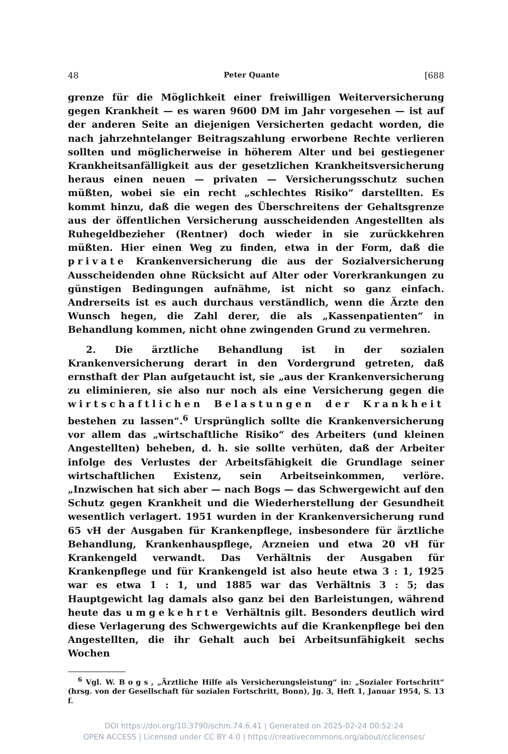48 Peter Quante [688
grenze für die Möglichkeit einer freiwilligen Weiterversicherung gegen Krankheit — es waren 9600 DM im Jahr vorgesehen — ist auf der anderen Seite an diejenigen Versicherten gedacht worden, die nach jahrzehntelanger Beitragszahlung erworbene Rechte verlieren sollten und möglicherweise in höherem Alter und bei gestiegener Krankheitsanfälligkeit aus der gesetzlichen Krankheitsversicherung heraus einen neuen — privaten — Versicherungsschutz suchen müßten, wobei sie ein recht „schlechtes Risiko“ darstellten. Es kommt hinzu, daß die wegen des Überschreitens der Gehaltsgrenze aus der öffentlichen Versicherung ausscheidenden Angestellten als Ruhegeldbezieher (Rentner) doch wieder in sie zurückkehren müßten. Hier einen Weg zu finden, etwa in der Form, daß die private Krankenversicherung die aus der Sozialversicherung Ausscheidenden ohne Rücksicht auf Alter oder Vorerkrankungen zu günstigen Bedingungen aufnähme, ist nicht so ganz einfach. Andrerseits ist es auch durchaus verständlich, wenn die Ärzte den Wunsch hegen, die Zahl derer, die als „Kassenpatienten“ in Behandlung kommen, nicht ohne zwingenden Grund zu vermehren.
2. Die ärztliche Behandlung ist in der sozialen Krankenversicherung derart in den Vordergrund getreten, daß ernsthaft der Plan aufgetaucht ist, sie „aus der Krankenversicherung zu eliminieren, sie also nur noch als eine Versicherung gegen die wirtschaftlichen Belastungen der Krankheit bestehen zu lassen“.<sup>6</sup> Ursprünglich sollte die Krankenversicherung vor allem das „wirtschaftliche Risiko“ des Arbeiters (und kleinen Angestellten) beheben, d. h. sie sollte verhüten, daß der Arbeiter infolge des Verlustes der Arbeitsfähigkeit die Grundlage seiner wirtschaftlichen Existenz, sein Arbeitseinkommen, verlöre. „Inzwischen hat sich aber — nach Bogs — das Schwergewicht auf den Schutz gegen Krankheit und die Wiederherstellung der Gesundheit wesentlich verlagert. 1951 wurden in der Krankenversicherung rund 65 vH der Ausgaben für Krankenpflege, insbesondere für ärztliche Behandlung, Krankenhauspflege, Arzneien und etwa 20 vH für Krankengeld verwandt. Das Verhältnis der Ausgaben für Krankenpflege und für Krankengeld ist also heute etwa 3 : 1, 1925 war es etwa 1 : 1, und 1885 war das Verhältnis 3 : 5; das Hauptgewicht lag damals also ganz bei den Barleistungen, während heute das umgekehrte Verhältnis gilt. Besonders deutlich wird diese Verlagerung des Schwergewichts auf die Krankenpflege bei den Angestellten, die ihr Gehalt auch bei Arbeitsunfähigkeit sechs Wochen
<sup>6</sup> Vgl. W. Bogs, „Ärztliche Hilfe als Versicherungsleistung“ in: „Sozialer Fortschritt“ (hrsg. von der Gesellschaft für sozialen Fortschritt, Bonn), Jg. 3, Heft 1, Januar 1954, S. 13 f.
DOI https://doi.org/10.3790/schm.74.6.41 | Generated on 2025-02-24 00:52:24
OPEN ACCESS | Licensed under CC BY 4.0 | https://creativecommons.org/about/cclicenses/